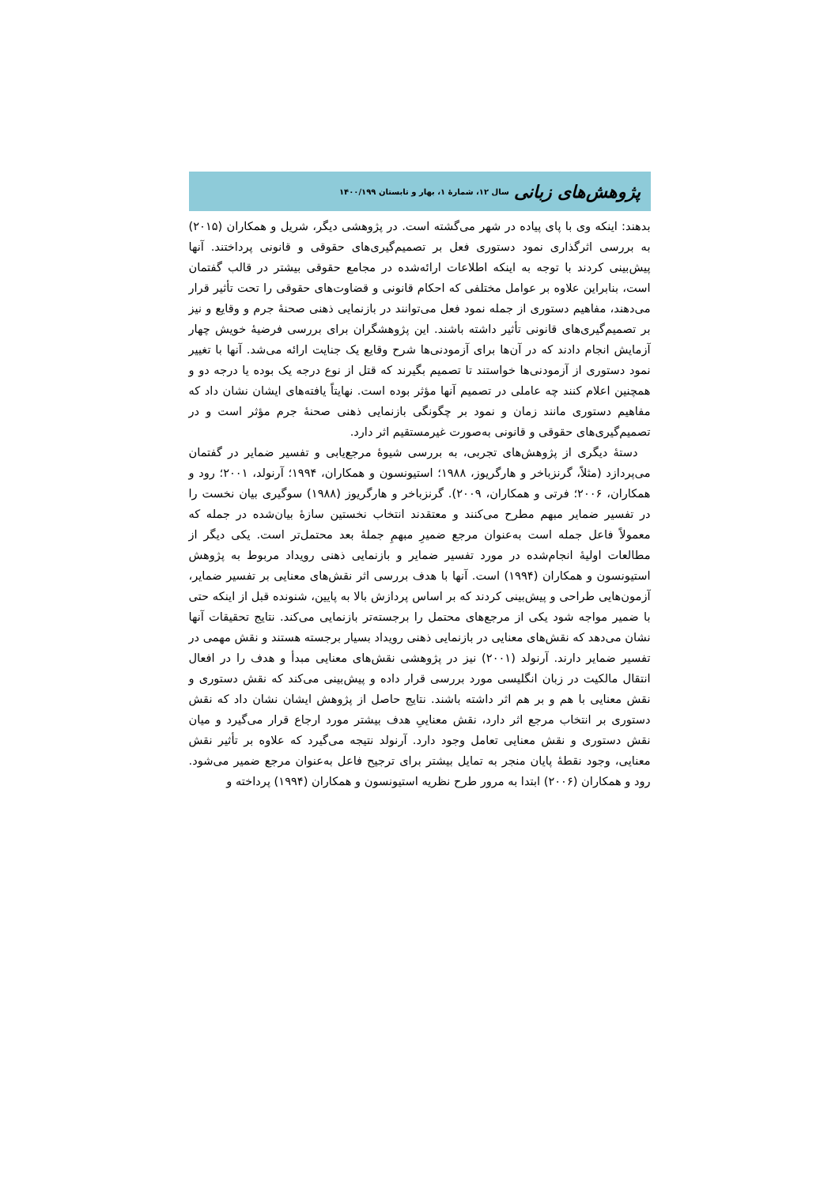پژوهش‌های زبانی سال ۱۲، شمارۀ ۱، بهار و تابستان ۱۴۰۰/۱۹۹
بدهند: اینکه وی با پای پیاده در شهر می‌گشته است. در پژوهشی دیگر، شریل و همکاران (۲۰۱۵) به بررسی اثرگذاری نمود دستوری فعل بر تصمیم‌گیری‌های حقوقی و قانونی پرداختند. آنها پیش‌بینی کردند با توجه به اینکه اطلاعات ارائه‌شده در مجامع حقوقی بیشتر در قالب گفتمان است، بنابراین علاوه بر عوامل مختلفی که احکام قانونی و قضاوت‌های حقوقی را تحت تأثیر قرار می‌دهند، مفاهیم دستوری از جمله نمود فعل می‌توانند در بازنمایی ذهنی صحنۀ جرم و وقایع و نیز بر تصمیم‌گیری‌های قانونی تأثیر داشته باشند. این پژوهشگران برای بررسی فرضیۀ خویش چهار آزمایش انجام دادند که در آن‌ها برای آزمودنی‌ها شرح وقایع یک جنایت ارائه می‌شد. آنها با تغییر نمود دستوری از آزمودنی‌ها خواستند تا تصمیم بگیرند که قتل از نوع درجه یک بوده یا درجه دو و همچنین اعلام کنند چه عاملی در تصمیم آنها مؤثر بوده است. نهایتاً یافته‌های ایشان نشان داد که مفاهیم دستوری مانند زمان و نمود بر چگونگی بازنمایی ذهنی صحنۀ جرم مؤثر است و در تصمیم‌گیری‌های حقوقی و قانونی به‌صورت غیرمستقیم اثر دارد.
دستۀ دیگری از پژوهش‌های تجربی، به بررسی شیوۀ مرجع‌یابی و تفسیر ضمایر در گفتمان می‌پردازد (مثلاً، گرنزباخر و هارگریوز، ۱۹۸۸؛ استیونسون و همکاران، ۱۹۹۴؛ آرنولد، ۲۰۰۱؛ رود و همکاران، ۲۰۰۶؛ فرتی و همکاران، ۲۰۰۹). گرنزباخر و هارگریوز (۱۹۸۸) سوگیری بیان نخست را در تفسیر ضمایر مبهم مطرح می‌کنند و معتقدند انتخاب نخستین سازۀ بیان‌شده در جمله که معمولاً فاعل جمله است به‌عنوان مرجع ضمیرِ مبهمِ جملۀ بعد محتمل‌تر است. یکی دیگر از مطالعات اولیۀ انجام‌شده در مورد تفسیر ضمایر و بازنمایی ذهنی رویداد مربوط به پژوهش استیونسون و همکاران (۱۹۹۴) است. آنها با هدف بررسی اثر نقش‌های معنایی بر تفسیر ضمایر، آزمون‌هایی طراحی و پیش‌بینی کردند که بر اساس پردازش بالا به پایین، شنونده قبل از اینکه حتی با ضمیر مواجه شود یکی از مرجع‌های محتمل را برجسته‌تر بازنمایی می‌کند. نتایج تحقیقات آنها نشان می‌دهد که نقش‌های معنایی در بازنمایی ذهنی رویداد بسیار برجسته هستند و نقش مهمی در تفسیر ضمایر دارند. آرنولد (۲۰۰۱) نیز در پژوهشی نقش‌های معنایی مبدأ و هدف را در افعال انتقال مالکیت در زبان انگلیسی مورد بررسی قرار داده و پیش‌بینی می‌کند که نقش دستوری و نقش معنایی با هم و بر هم اثر داشته باشند. نتایج حاصل از پژوهش ایشان نشان داد که نقش دستوری بر انتخاب مرجع اثر دارد، نقش معناییِ هدف بیشتر مورد ارجاع قرار می‌گیرد و میان نقش دستوری و نقش معنایی تعامل وجود دارد. آرنولد نتیجه می‌گیرد که علاوه بر تأثیر نقش معنایی، وجود نقطۀ پایان منجر به تمایل بیشتر برای ترجیح فاعل به‌عنوان مرجع ضمیر می‌شود. رود و همکاران (۲۰۰۶) ابتدا به مرور طرح نظریه استیونسون و همکاران (۱۹۹۴) پرداخته و